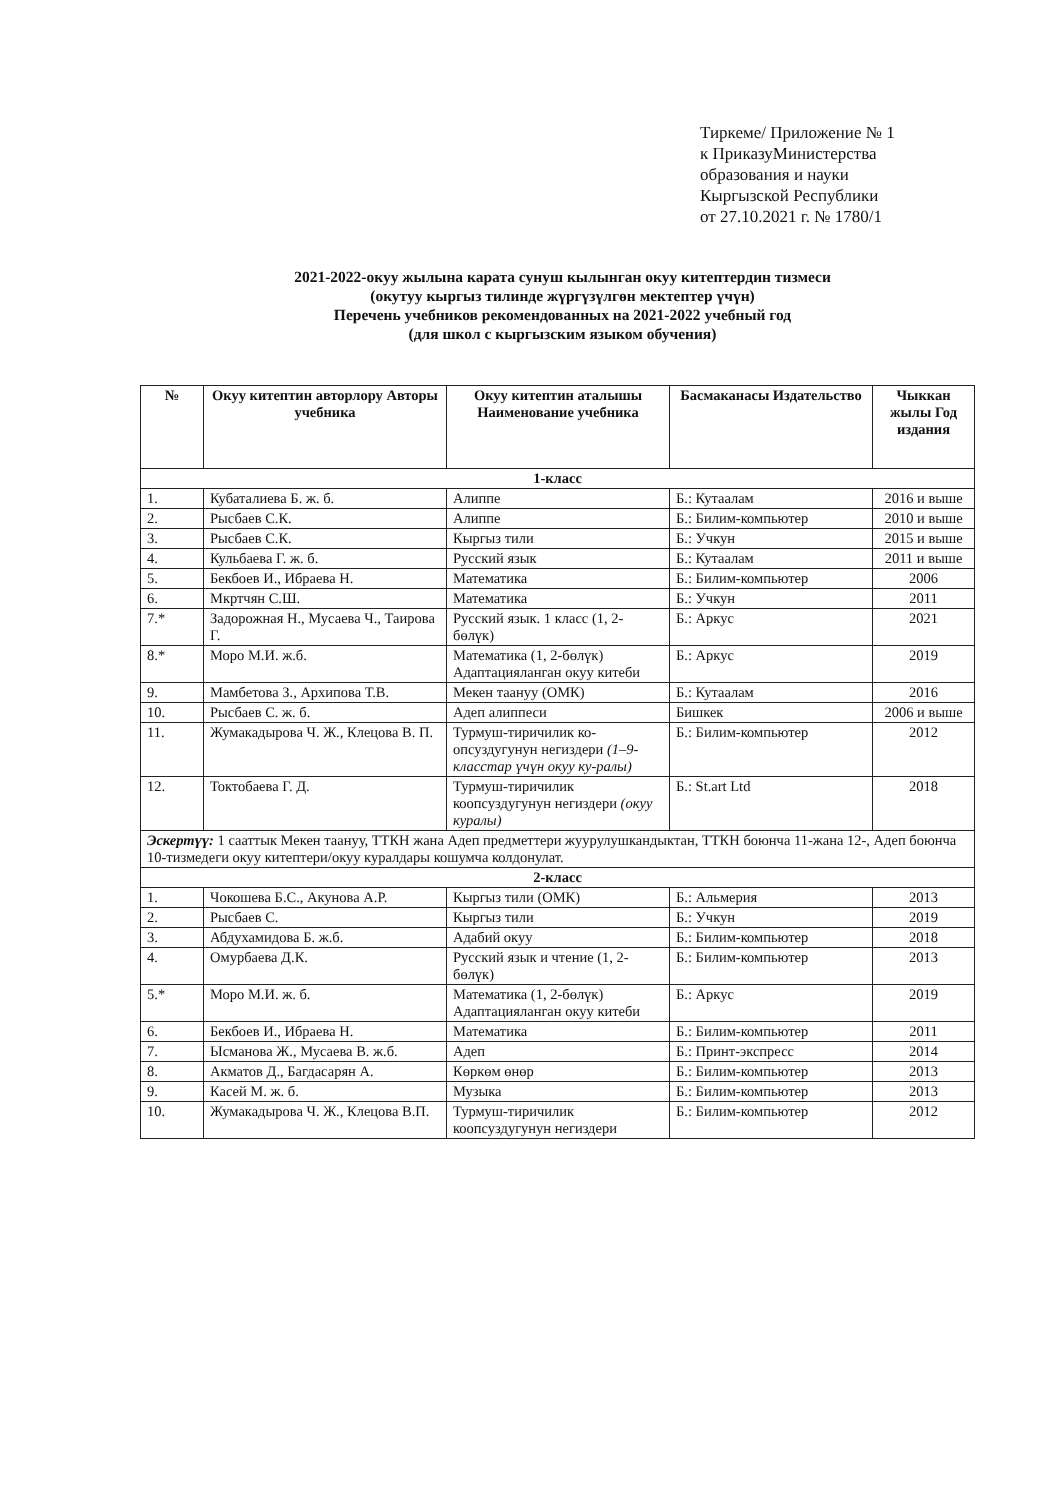Тиркеме/ Приложение № 1
к ПриказуМинистерства
образования и науки
Кыргызской Республики
от 27.10.2021 г. № 1780/1
2021-2022-окуу жылына карата сунуш кылынган окуу китептердин тизмеси
(окутуу кыргыз тилинде жүргүзүлгөн мектептер үчүн)
Перечень учебников рекомендованных на 2021-2022 учебный год
(для школ с кыргызским языком обучения)
| № | Окуу китептин авторлору Авторы учебника | Окуу китептин аталышы Наименование учебника | Басмаканасы Издательство | Чыккан жылы Год издания |
| --- | --- | --- | --- | --- |
| 1-класс | | | | |
| 1. | Кубаталиева Б. ж. б. | Алиппе | Б.: Кутаалам | 2016 и выше |
| 2. | Рысбаев С.К. | Алиппе | Б.: Билим-компьютер | 2010 и выше |
| 3. | Рысбаев С.К. | Кыргыз тили | Б.: Учкун | 2015 и выше |
| 4. | Кульбаева Г. ж. б. | Русский язык | Б.: Кутаалам | 2011 и выше |
| 5. | Бекбоев И., Ибраева Н. | Математика | Б.: Билим-компьютер | 2006 |
| 6. | Мкртчян С.Ш. | Математика | Б.: Учкун | 2011 |
| 7.* | Задорожная Н., Мусаева Ч., Таирова Г. | Русский язык. 1 класс (1, 2-бөлүк) | Б.: Аркус | 2021 |
| 8.* | Моро М.И. ж.б. | Математика (1, 2-бөлүк) Адаптацияланган окуу китеби | Б.: Аркус | 2019 |
| 9. | Мамбетова З., Архипова Т.В. | Мекен таануу (ОМК) | Б.: Кутаалам | 2016 |
| 10. | Рысбаев С. ж. б. | Адеп алиппеси | Бишкек | 2006 и выше |
| 11. | Жумакадырова Ч. Ж., Клецова В. П. | Турмуш-тиричилик ко-опсуздугунун негиздери (1–9-класстар үчүн окуу ку-ралы) | Б.: Билим-компьютер | 2012 |
| 12. | Токтобаева Г. Д. | Турмуш-тиричилик коопсуздугунун негиздери (окуу куралы) | Б.: St.art Ltd | 2018 |
| Эскертүү: 1 сааттык Мекен таануу, ТТКН жана Адеп предметтери жуурулушкандыктан, ТТКН боюнча 11-жана 12-, Адеп боюнча 10-тизмедеги окуу китептери/окуу куралдары кошумча колдонулат. | | | | |
| 2-класс | | | | |
| 1. | Чокошева Б.С., Акунова А.Р. | Кыргыз тили (ОМК) | Б.: Альмерия | 2013 |
| 2. | Рысбаев С. | Кыргыз тили | Б.: Учкун | 2019 |
| 3. | Абдухамидова Б. ж.б. | Адабий окуу | Б.: Билим-компьютер | 2018 |
| 4. | Омурбаева Д.К. | Русский язык и чтение (1, 2-бөлүк) | Б.: Билим-компьютер | 2013 |
| 5.* | Моро М.И. ж. б. | Математика (1, 2-бөлүк) Адаптацияланган окуу китеби | Б.: Аркус | 2019 |
| 6. | Бекбоев И., Ибраева Н. | Математика | Б.: Билим-компьютер | 2011 |
| 7. | Ысманова Ж., Мусаева В. ж.б. | Адеп | Б.: Принт-экспресс | 2014 |
| 8. | Акматов Д., Багдасарян А. | Көркөм өнөр | Б.: Билим-компьютер | 2013 |
| 9. | Касей М. ж. б. | Музыка | Б.: Билим-компьютер | 2013 |
| 10. | Жумакадырова Ч. Ж., Клецова В.П. | Турмуш-тиричилик коопсуздугунун негиздери | Б.: Билим-компьютер | 2012 |